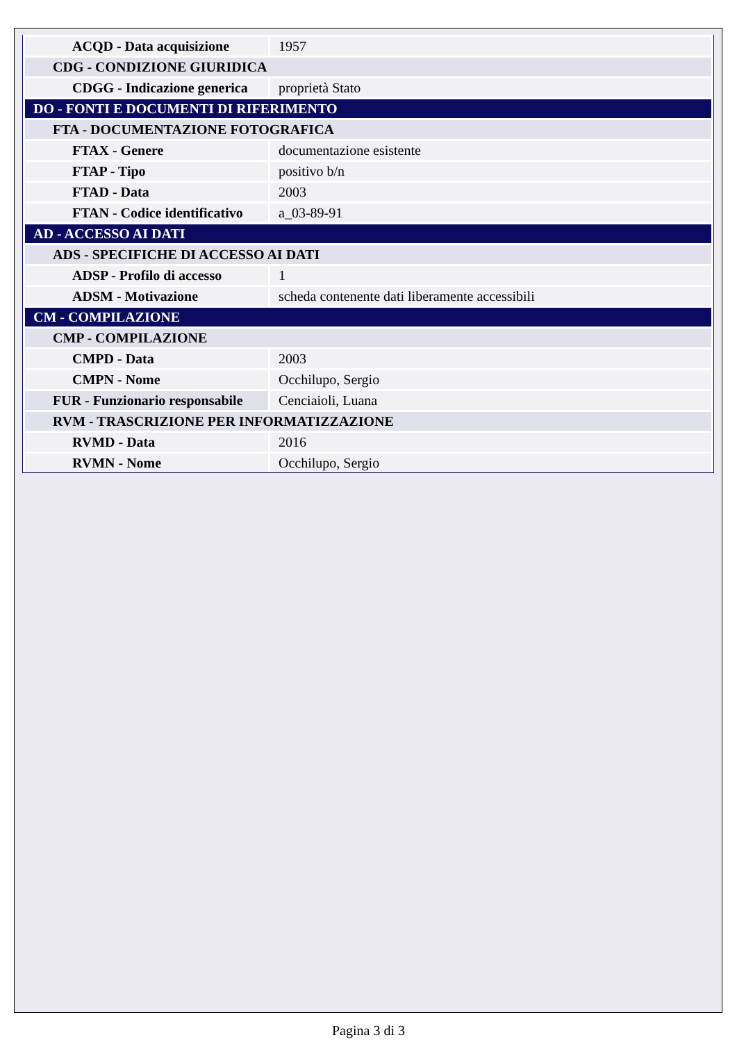| ACQD - Data acquisizione | 1957 |
| CDG - CONDIZIONE GIURIDICA | |
| CDGG - Indicazione generica | proprietà Stato |
| DO - FONTI E DOCUMENTI DI RIFERIMENTO | |
| FTA - DOCUMENTAZIONE FOTOGRAFICA | |
| FTAX - Genere | documentazione esistente |
| FTAP - Tipo | positivo b/n |
| FTAD - Data | 2003 |
| FTAN - Codice identificativo | a_03-89-91 |
| AD - ACCESSO AI DATI | |
| ADS - SPECIFICHE DI ACCESSO AI DATI | |
| ADSP - Profilo di accesso | 1 |
| ADSM - Motivazione | scheda contenente dati liberamente accessibili |
| CM - COMPILAZIONE | |
| CMP - COMPILAZIONE | |
| CMPD - Data | 2003 |
| CMPN - Nome | Occhilupo, Sergio |
| FUR - Funzionario responsabile | Cenciaioli, Luana |
| RVM - TRASCRIZIONE PER INFORMATIZZAZIONE | |
| RVMD - Data | 2016 |
| RVMN - Nome | Occhilupo, Sergio |
Pagina 3 di 3